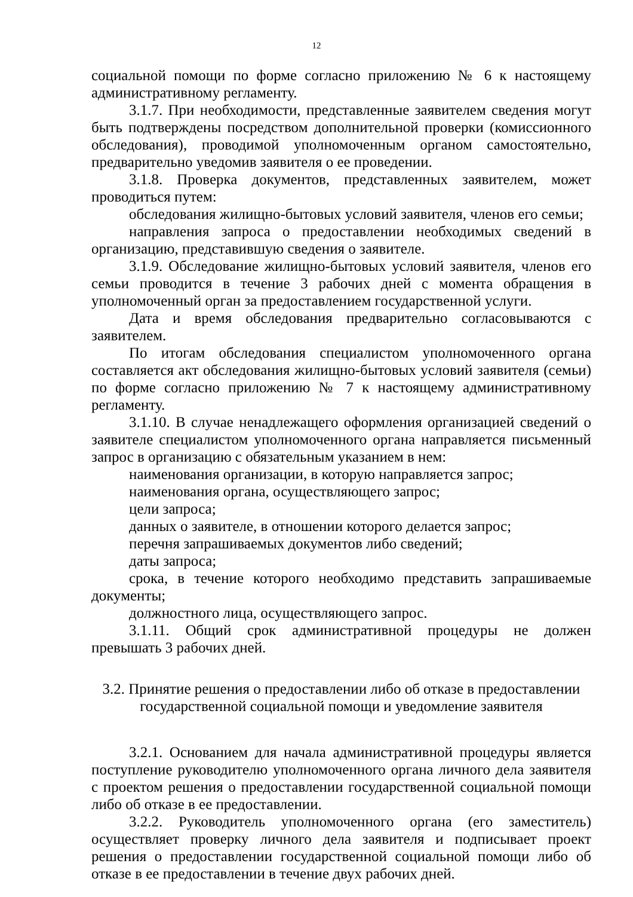12
социальной помощи по форме согласно приложению № 6 к настоящему административному регламенту.
3.1.7. При необходимости, представленные заявителем сведения могут быть подтверждены посредством дополнительной проверки (комиссионного обследования), проводимой уполномоченным органом самостоятельно, предварительно уведомив заявителя о ее проведении.
3.1.8. Проверка документов, представленных заявителем, может проводиться путем:
обследования жилищно-бытовых условий заявителя, членов его семьи;
направления запроса о предоставлении необходимых сведений в организацию, представившую сведения о заявителе.
3.1.9. Обследование жилищно-бытовых условий заявителя, членов его семьи проводится в течение 3 рабочих дней с момента обращения в уполномоченный орган за предоставлением государственной услуги.
Дата и время обследования предварительно согласовываются с заявителем.
По итогам обследования специалистом уполномоченного органа составляется акт обследования жилищно-бытовых условий заявителя (семьи) по форме согласно приложению № 7 к настоящему административному регламенту.
3.1.10. В случае ненадлежащего оформления организацией сведений о заявителе специалистом уполномоченного органа направляется письменный запрос в организацию с обязательным указанием в нем:
наименования организации, в которую направляется запрос;
наименования органа, осуществляющего запрос;
цели запроса;
данных о заявителе, в отношении которого делается запрос;
перечня запрашиваемых документов либо сведений;
даты запроса;
срока, в течение которого необходимо представить запрашиваемые документы;
должностного лица, осуществляющего запрос.
3.1.11. Общий срок административной процедуры не должен превышать 3 рабочих дней.
3.2. Принятие решения о предоставлении либо об отказе в предоставлении
государственной социальной помощи и уведомление заявителя
3.2.1. Основанием для начала административной процедуры является поступление руководителю уполномоченного органа личного дела заявителя с проектом решения о предоставлении государственной социальной помощи либо об отказе в ее предоставлении.
3.2.2. Руководитель уполномоченного органа (его заместитель) осуществляет проверку личного дела заявителя и подписывает проект решения о предоставлении государственной социальной помощи либо об отказе в ее предоставлении в течение двух рабочих дней.